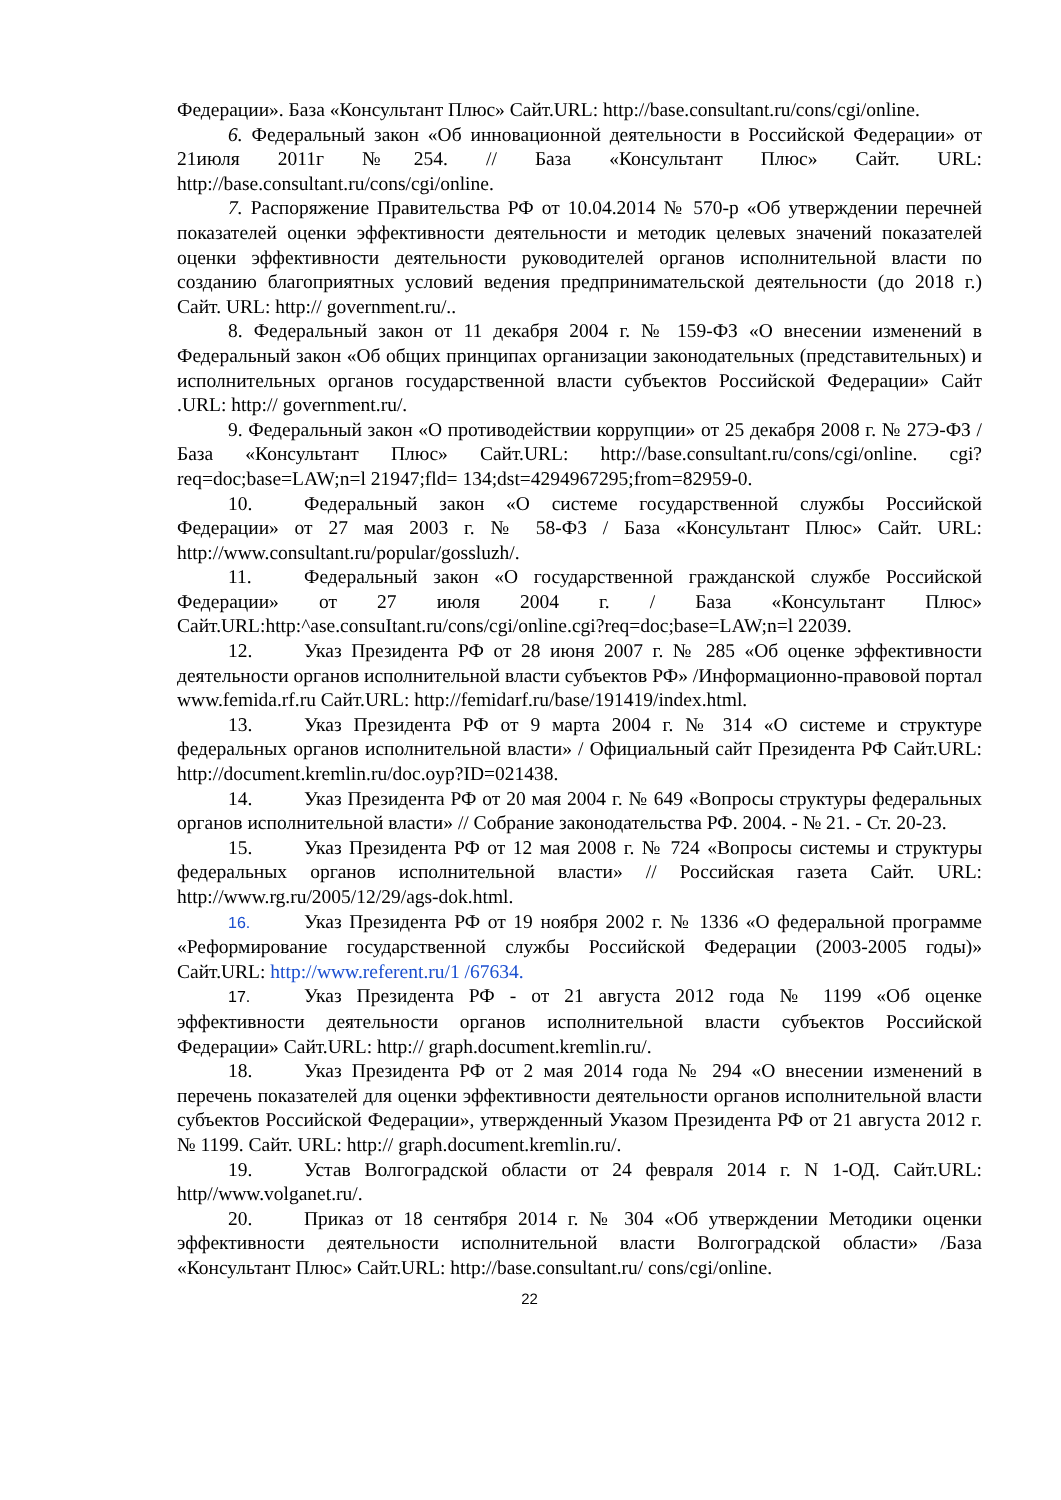Федерации». База «Консультант Плюс» Сайт.URL: http://base.consultant.ru/cons/cgi/online.
6. Федеральный закон «Об инновационной деятельности в Российской Федерации» от 21июля 2011г №254. // База «Консультант Плюс» Сайт. URL: http://base.consultant.ru/cons/cgi/online.
7. Распоряжение Правительства РФ от 10.04.2014 № 570-р «Об утверждении перечней показателей оценки эффективности деятельности и методик целевых значений показателей оценки эффективности деятельности руководителей органов исполнительной власти по созданию благоприятных условий ведения предпринимательской деятельности (до 2018 г.) Сайт. URL: http:// government.ru/..
8. Федеральный закон от 11 декабря 2004 г. № 159-ФЗ «О внесении изменений в Федеральный закон «Об общих принципах организации законодательных (представительных) и исполнительных органов государственной власти субъектов Российской Федерации» Сайт .URL: http:// government.ru/.
9. Федеральный закон «О противодействии коррупции» от 25 декабря 2008 г. № 27Э-ФЗ /База «Консультант Плюс» Сайт.URL: http://base.consultant.ru/cons/cgi/online. cgi?req=doc;base=LAW;n=l 21947;fld= 134;dst=4294967295;from=82959-0.
10. Федеральный закон «О системе государственной службы Российской Федерации» от 27 мая 2003 г. № 58-ФЗ / База «Консультант Плюс» Сайт. URL: http://www.consultant.ru/popular/gossluzh/.
11. Федеральный закон «О государственной гражданской службе Российской Федерации» от 27 июля 2004 г. / База «Консультант Плюс» Сайт.URL:http:^ase.consuItant.ru/cons/cgi/online.cgi?req=doc;base=LAW;n=l 22039.
12. Указ Президента РФ от 28 июня 2007 г. № 285 «Об оценке эффективности деятельности органов исполнительной власти субъектов РФ» /Информационно-правовой портал www.femida.rf.ru Сайт.URL: http://femidarf.ru/base/191419/index.html.
13. Указ Президента РФ от 9 марта 2004 г. № 314 «О системе и структуре федеральных органов исполнительной власти» / Официальный сайт Президента РФ Сайт.URL: http://document.kremlin.ru/doc.oyp?ID=021438.
14. Указ Президента РФ от 20 мая 2004 г. № 649 «Вопросы структуры федеральных органов исполнительной власти» // Собрание законодательства РФ. 2004. - № 21. - Ст. 20-23.
15. Указ Президента РФ от 12 мая 2008 г. № 724 «Вопросы системы и структуры федеральных органов исполнительной власти» // Российская газета Сайт. URL: http://www.rg.ru/2005/12/29/ags-dok.html.
16. Указ Президента РФ от 19 ноября 2002 г. № 1336 «О федеральной программе «Реформирование государственной службы Российской Федерации (2003-2005 годы)» Сайт.URL: http://www.referent.ru/1 /67634.
17. Указ Президента РФ - от 21 августа 2012 года № 1199 «Об оценке эффективности деятельности органов исполнительной власти субъектов Российской Федерации» Сайт.URL: http:// graph.document.kremlin.ru/.
18. Указ Президента РФ от 2 мая 2014 года № 294 «О внесении изменений в перечень показателей для оценки эффективности деятельности органов исполнительной власти субъектов Российской Федерации», утвержденный Указом Президента РФ от 21 августа 2012 г. № 1199. Сайт. URL: http:// graph.document.kremlin.ru/.
19. Устав Волгоградской области от 24 февраля 2014 г. N 1-ОД. Сайт.URL: http//www.volganet.ru/.
20. Приказ от 18 сентября 2014 г. № 304 «Об утверждении Методики оценки эффективности деятельности исполнительной власти Волгоградской области» /База «Консультант Плюс» Сайт.URL: http://base.consultant.ru/ cons/cgi/online.
22